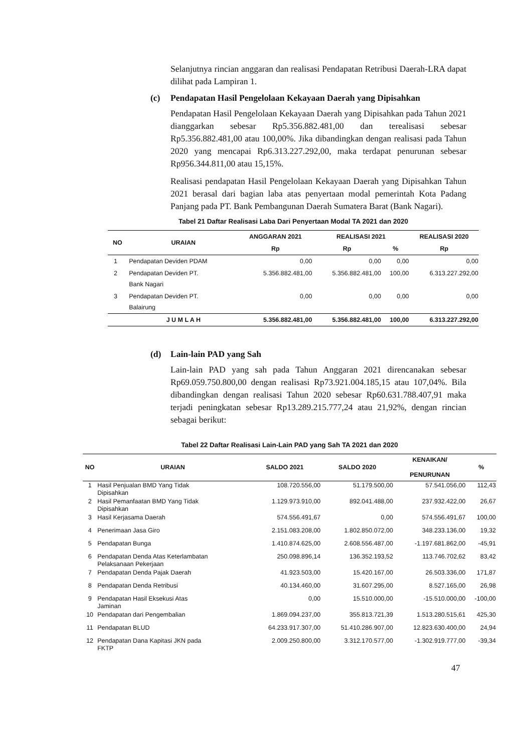Selanjutnya rincian anggaran dan realisasi Pendapatan Retribusi Daerah-LRA dapat dilihat pada Lampiran 1.
(c) Pendapatan Hasil Pengelolaan Kekayaan Daerah yang Dipisahkan
Pendapatan Hasil Pengelolaan Kekayaan Daerah yang Dipisahkan pada Tahun 2021 dianggarkan sebesar Rp5.356.882.481,00 dan terealisasi sebesar Rp5.356.882.481,00 atau 100,00%. Jika dibandingkan dengan realisasi pada Tahun 2020 yang mencapai Rp6.313.227.292,00, maka terdapat penurunan sebesar Rp956.344.811,00 atau 15,15%.
Realisasi pendapatan Hasil Pengelolaan Kekayaan Daerah yang Dipisahkan Tahun 2021 berasal dari bagian laba atas penyertaan modal pemerintah Kota Padang Panjang pada PT. Bank Pembangunan Daerah Sumatera Barat (Bank Nagari).
Tabel 21 Daftar Realisasi Laba Dari Penyertaan Modal TA 2021 dan 2020
| NO | URAIAN | ANGGARAN 2021 | REALISASI 2021 | | REALISASI 2020 |
| --- | --- | --- | --- | --- | --- |
| | | Rp | Rp | % | Rp |
| 1 | Pendapatan Deviden PDAM | 0,00 | 0,00 | 0,00 | 0,00 |
| 2 | Pendapatan Deviden PT. Bank Nagari | 5.356.882.481,00 | 5.356.882.481,00 | 100,00 | 6.313.227.292,00 |
| 3 | Pendapatan Deviden PT. Balairung | 0,00 | 0,00 | 0,00 | 0,00 |
| | J U M L A H | 5.356.882.481,00 | 5.356.882.481,00 | 100,00 | 6.313.227.292,00 |
(d) Lain-lain PAD yang Sah
Lain-lain PAD yang sah pada Tahun Anggaran 2021 direncanakan sebesar Rp69.059.750.800,00 dengan realisasi Rp73.921.004.185,15 atau 107,04%. Bila dibandingkan dengan realisasi Tahun 2020 sebesar Rp60.631.788.407,91 maka terjadi peningkatan sebesar Rp13.289.215.777,24 atau 21,92%, dengan rincian sebagai berikut:
Tabel 22 Daftar Realisasi Lain-Lain PAD yang Sah TA 2021 dan 2020
| NO | URAIAN | SALDO 2021 | SALDO 2020 | KENAIKAN/ PENURUNAN | % |
| --- | --- | --- | --- | --- | --- |
| 1 | Hasil Penjualan BMD Yang Tidak Dipisahkan | 108.720.556,00 | 51.179.500,00 | 57.541.056,00 | 112,43 |
| 2 | Hasil Pemanfaatan BMD Yang Tidak Dipisahkan | 1.129.973.910,00 | 892.041.488,00 | 237.932.422,00 | 26,67 |
| 3 | Hasil Kerjasama Daerah | 574.556.491,67 | 0,00 | 574.556.491,67 | 100,00 |
| 4 | Penerimaan Jasa Giro | 2.151.083.208,00 | 1.802.850.072,00 | 348.233.136,00 | 19,32 |
| 5 | Pendapatan Bunga | 1.410.874.625,00 | 2.608.556.487,00 | -1.197.681.862,00 | -45,91 |
| 6 | Pendapatan Denda Atas Keterlambatan Pelaksanaan Pekerjaan | 250.098.896,14 | 136.352.193,52 | 113.746.702,62 | 83,42 |
| 7 | Pendapatan Denda Pajak Daerah | 41.923.503,00 | 15.420.167,00 | 26.503.336,00 | 171,87 |
| 8 | Pendapatan Denda Retribusi | 40.134.460,00 | 31.607.295,00 | 8.527.165,00 | 26,98 |
| 9 | Pendapatan Hasil Eksekusi Atas Jaminan | 0,00 | 15.510.000,00 | -15.510.000,00 | -100,00 |
| 10 | Pendapatan dari Pengembalian | 1.869.094.237,00 | 355.813.721,39 | 1.513.280.515,61 | 425,30 |
| 11 | Pendapatan BLUD | 64.233.917.307,00 | 51.410.286.907,00 | 12.823.630.400,00 | 24,94 |
| 12 | Pendapatan Dana Kapitasi JKN pada FKTP | 2.009.250.800,00 | 3.312.170.577,00 | -1.302.919.777,00 | -39,34 |
47